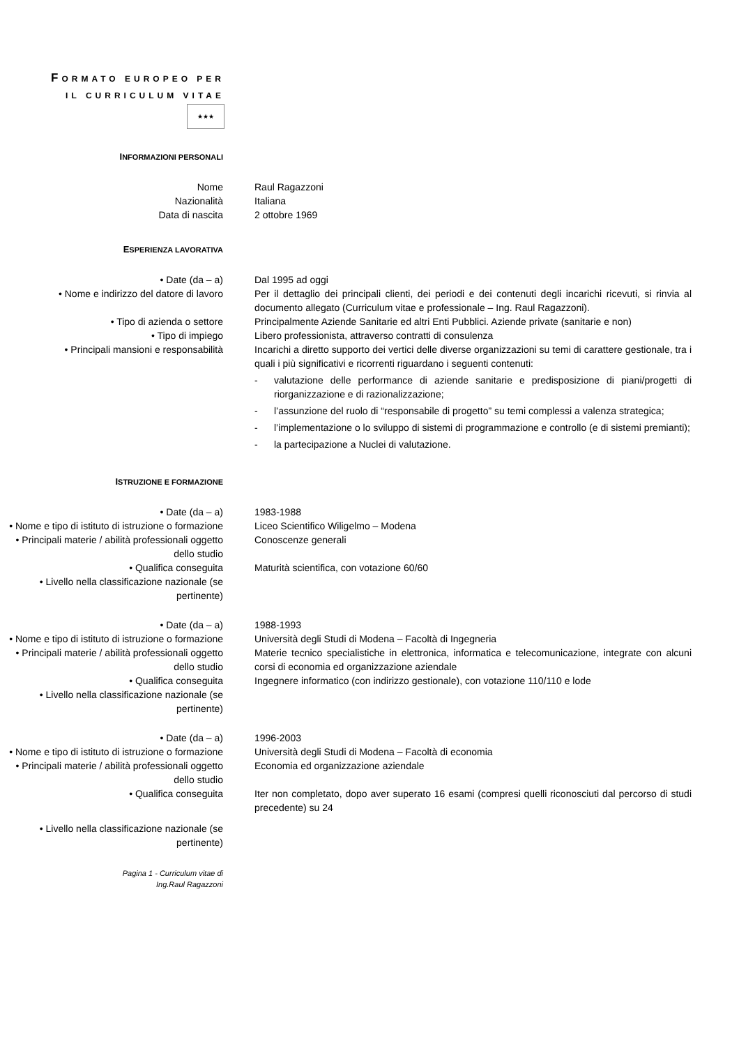FORMATO EUROPEO PER
IL CURRICULUM VITAE
★★★
INFORMAZIONI PERSONALI
Nome Raul Ragazzoni
Nazionalità Italiana
Data di nascita 2 ottobre 1969
ESPERIENZA LAVORATIVA
• Date (da – a) Dal 1995 ad oggi
• Nome e indirizzo del datore di lavoro
Per il dettaglio dei principali clienti, dei periodi e dei contenuti degli incarichi ricevuti, si rinvia al documento allegato (Curriculum vitae e professionale – Ing. Raul Ragazzoni).
• Tipo di azienda o settore Principalmente Aziende Sanitarie ed altri Enti Pubblici. Aziende private (sanitarie e non)
• Tipo di impiego Libero professionista, attraverso contratti di consulenza
• Principali mansioni e responsabilità Incarichi a diretto supporto dei vertici delle diverse organizzazioni su temi di carattere gestionale, tra i quali i più significativi e ricorrenti riguardano i seguenti contenuti:
- valutazione delle performance di aziende sanitarie e predisposizione di piani/progetti di riorganizzazione e di razionalizzazione;
- l’assunzione del ruolo di “responsabile di progetto” su temi complessi a valenza strategica;
- l’implementazione o lo sviluppo di sistemi di programmazione e controllo (e di sistemi premianti);
- la partecipazione a Nuclei di valutazione.
ISTRUZIONE E FORMAZIONE
• Date (da – a) 1983-1988
• Nome e tipo di istituto di istruzione o formazione
Liceo Scientifico Wiligelmo – Modena
• Principali materie / abilità professionali oggetto dello studio
Conoscenze generali
• Qualifica conseguita Maturità scientifica, con votazione 60/60
• Livello nella classificazione nazionale (se pertinente)
• Date (da – a) 1988-1993
• Nome e tipo di istituto di istruzione o formazione
Università degli Studi di Modena – Facoltà di Ingegneria
• Principali materie / abilità professionali oggetto dello studio
Materie tecnico specialistiche in elettronica, informatica e telecomunicazione, integrate con alcuni corsi di economia ed organizzazione aziendale
• Qualifica conseguita Ingegnere informatico (con indirizzo gestionale), con votazione 110/110 e lode
• Livello nella classificazione nazionale (se pertinente)
• Date (da – a) 1996-2003
• Nome e tipo di istituto di istruzione o formazione
Università degli Studi di Modena – Facoltà di economia
• Principali materie / abilità professionali oggetto dello studio
Economia ed organizzazione aziendale
• Qualifica conseguita Iter non completato, dopo aver superato 16 esami (compresi quelli riconosciuti dal percorso di studi precedente) su 24
• Livello nella classificazione nazionale (se pertinente)
Pagina 1 - Curriculum vitae di
Ing.Raul Ragazzoni